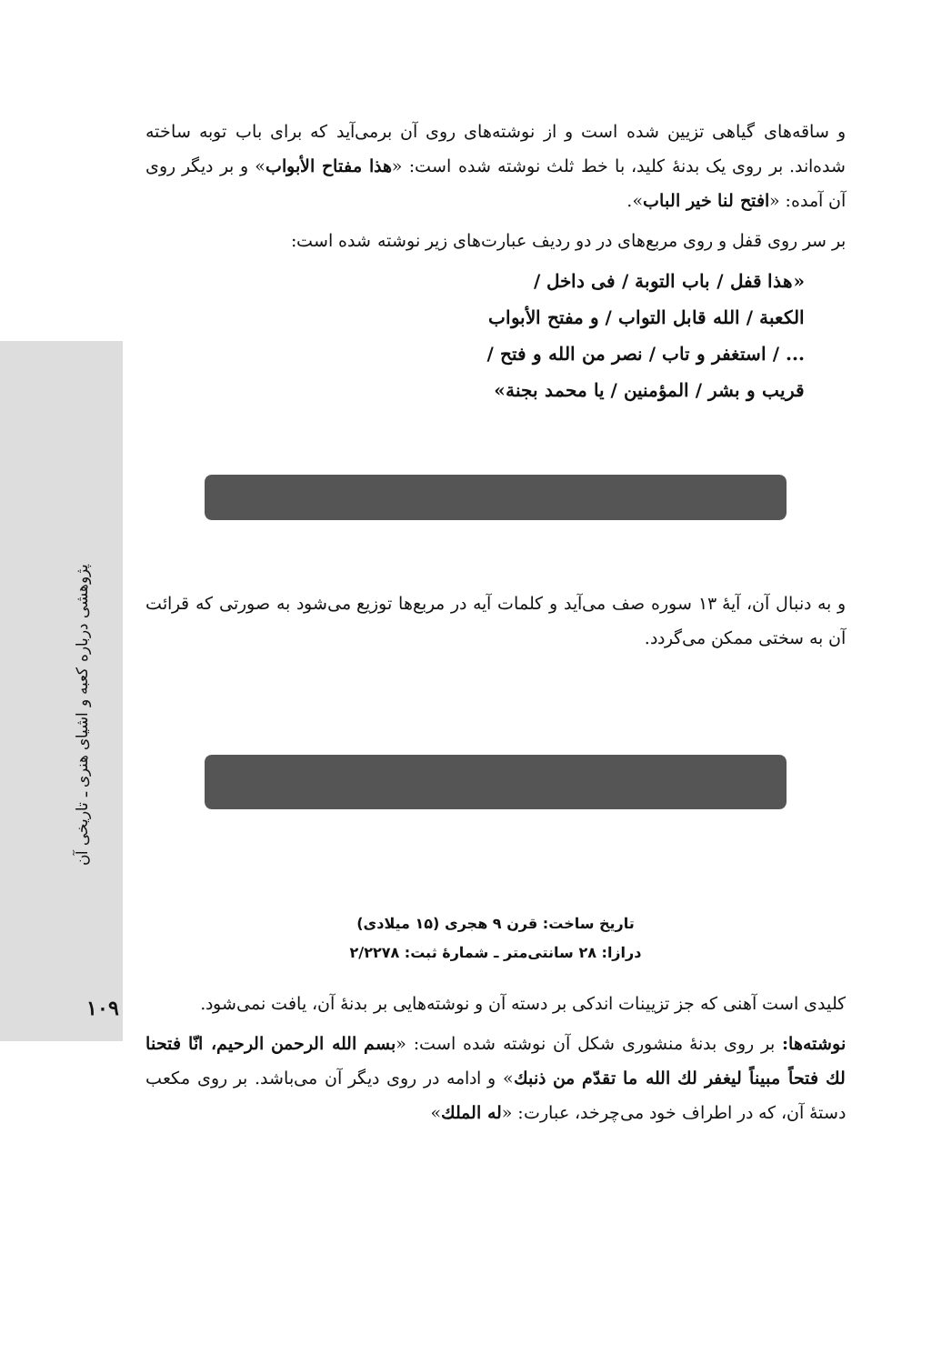پژوهشی درباره کعبه و اشیای هنری ـ تاریخی آن
۱۰۹
و ساقه‌های گیاهی تزیین شده است و از نوشته‌های روی آن برمی‌آید که برای باب توبه ساخته شده‌اند. بر روی یک بدنهٔ کلید، با خط ثلث نوشته شده است: «هذا مفتاح الأبواب» و بر دیگر روی آن آمده: «افتح لنا خیر الباب».
بر سر روی قفل و روی مربع‌های در دو ردیف عبارت‌های زیر نوشته شده است:
«هذا قفل / باب التوبة / فی داخل /
الکعبة / الله قابل التواب / و مفتح الأبواب
... / استغفر و تاب / نصر من الله و فتح /
قریب و بشر / المؤمنین / یا محمد بجنة»
و به دنبال آن، آیهٔ ۱۳ سوره صف می‌آید و کلمات آیه در مربع‌ها توزیع می‌شود به صورتی که قرائت آن به سختی ممکن می‌گردد.
تاریخ ساخت: قرن ۹ هجری (۱۵ میلادی)
درازا: ۲۸ سانتی‌متر ـ شمارهٔ ثبت: ۲/۲۲۷۸
کلیدی است آهنی که جز تزیینات اندکی بر دسته آن و نوشته‌هایی بر بدنهٔ آن، یافت نمی‌شود.
نوشته‌ها: بر روی بدنهٔ منشوری شکل آن نوشته شده است: «بسم الله الرحمن الرحیم، انّا فتحنا لك فتحاً مبیناً لیغفر لك الله ما تقدّم من ذنبك» و ادامه در روی دیگر آن می‌باشد. بر روی مکعب دستهٔ آن، که در اطراف خود می‌چرخد، عبارت: «له الملك»